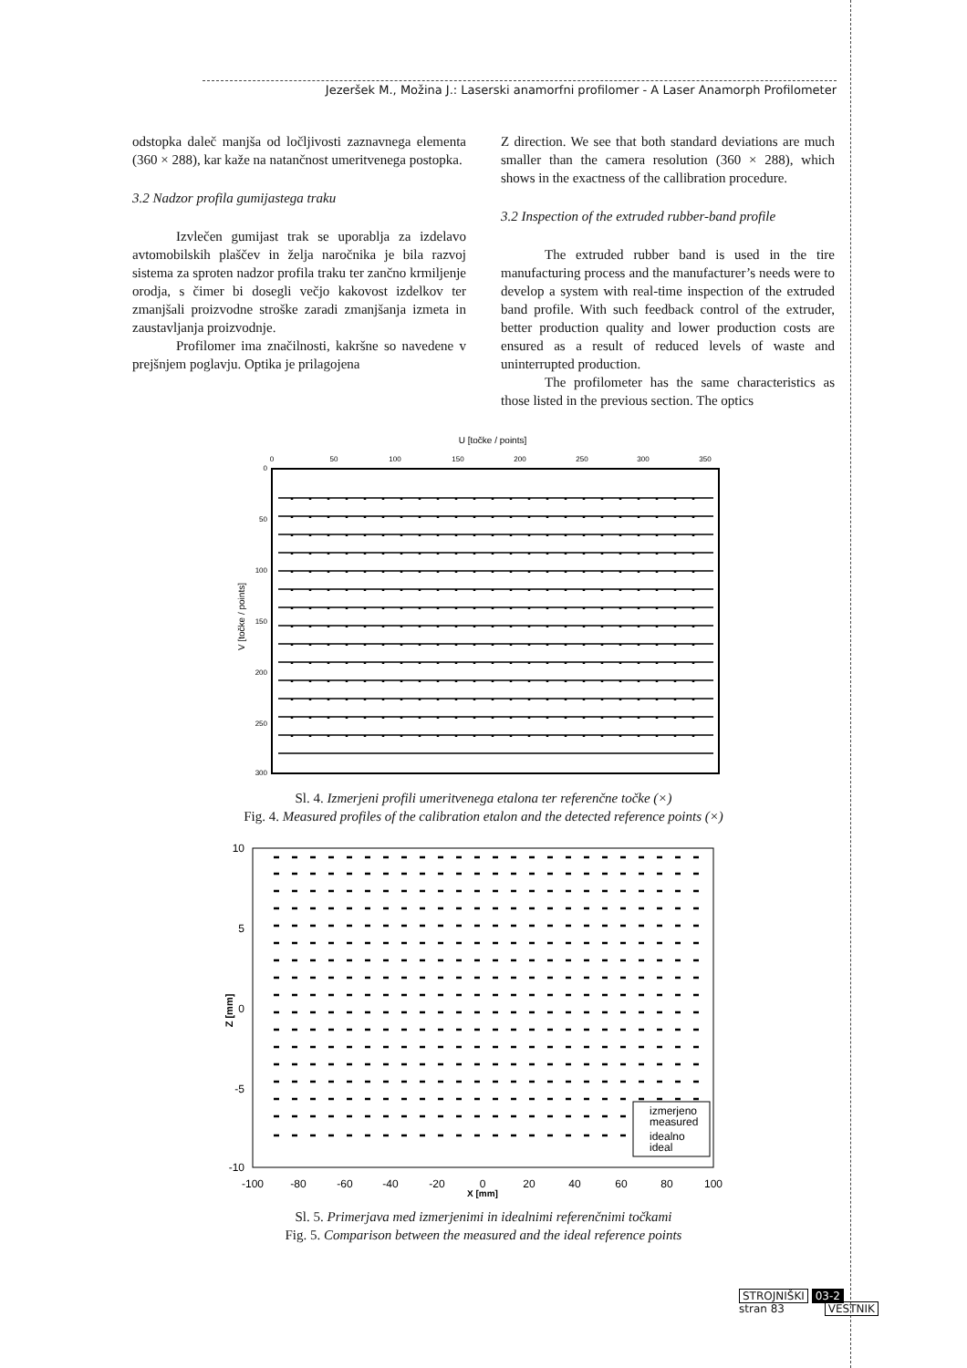Jezeršek M., Možina J.: Laserski anamorfni profilomer - A Laser Anamorph Profilometer
odstopka daleč manjša od ločljivosti zaznavnega elementa (360 × 288), kar kaže na natančnost umeritvenega postopka.
3.2 Nadzor profila gumijastega traku
Izvlečen gumijast trak se uporablja za izdelavo avtomobilskih plaščev in želja naročnika je bila razvoj sistema za sproten nadzor profila traku ter zančno krmiljenje orodja, s čimer bi dosegli večjo kakovost izdelkov ter zmanjšali proizvodne stroške zaradi zmanjšanja izmeta in zaustavljanja proizvodnje.
Profilomer ima značilnosti, kakršne so navedene v prejšnjem poglavju. Optika je prilagojena
Z direction. We see that both standard deviations are much smaller than the camera resolution (360 × 288), which shows in the exactness of the callibration procedure.
3.2 Inspection of the extruded rubber-band profile
The extruded rubber band is used in the tire manufacturing process and the manufacturer’s needs were to develop a system with real-time inspection of the extruded band profile. With such feedback control of the extruder, better production quality and lower production costs are ensured as a result of reduced levels of waste and uninterrupted production.
The profilometer has the same characteristics as those listed in the previous section. The optics
U [točke / points]
0
50
100
150
200
250
300
350
0
50
100
150
200
250
300
V [točke / points]
Sl. 4. Izmerjeni profili umeritvenega etalona ter referenčne točke (×)
Fig. 4. Measured profiles of the calibration etalon and the detected reference points (×)
10
5
0
-5
-10
Z [mm]
-100
-80
-60
-40
-20
0
20
40
60
80
100
X [mm]
izmerjeno
measured
idealno
ideal
Sl. 5. Primerjava med izmerjenimi in idealnimi referenčnimi točkami
Fig. 5. Comparison between the measured and the ideal reference points
STROJNIŠKI 03-2
stran 83 VESTNIK